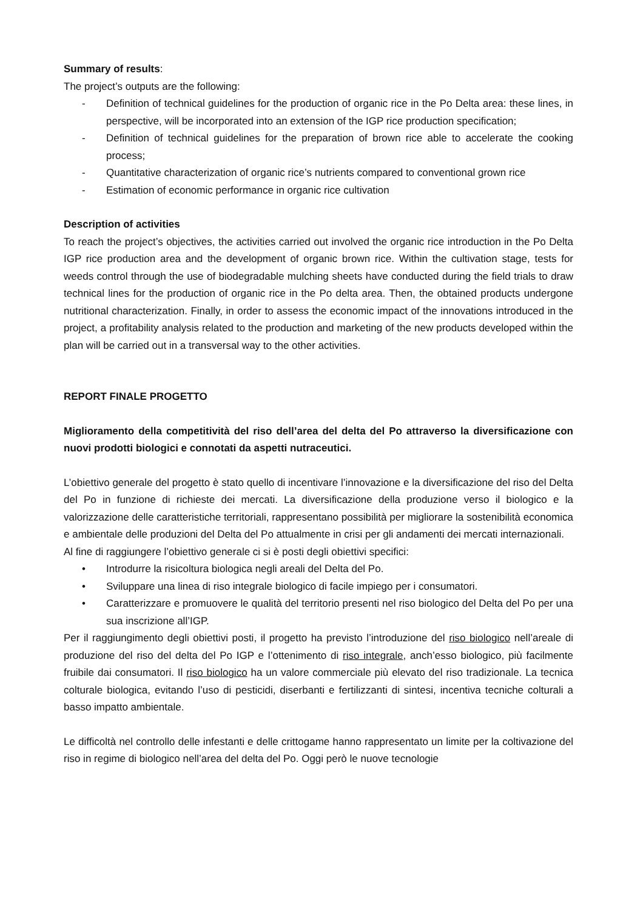Summary of results:
The project’s outputs are the following:
- Definition of technical guidelines for the production of organic rice in the Po Delta area: these lines, in perspective, will be incorporated into an extension of the IGP rice production specification;
- Definition of technical guidelines for the preparation of brown rice able to accelerate the cooking process;
- Quantitative characterization of organic rice’s nutrients compared to conventional grown rice
- Estimation of economic performance in organic rice cultivation
Description of activities
To reach the project’s objectives, the activities carried out involved the organic rice introduction in the Po Delta IGP rice production area and the development of organic brown rice. Within the cultivation stage, tests for weeds control through the use of biodegradable mulching sheets have conducted during the field trials to draw technical lines for the production of organic rice in the Po delta area. Then, the obtained products undergone nutritional characterization. Finally, in order to assess the economic impact of the innovations introduced in the project, a profitability analysis related to the production and marketing of the new products developed within the plan will be carried out in a transversal way to the other activities.
REPORT FINALE PROGETTO
Miglioramento della competitività del riso dell’area del delta del Po attraverso la diversificazione con nuovi prodotti biologici e connotati da aspetti nutraceutici.
L’obiettivo generale del progetto è stato quello di incentivare l’innovazione e la diversificazione del riso del Delta del Po in funzione di richieste dei mercati. La diversificazione della produzione verso il biologico e la valorizzazione delle caratteristiche territoriali, rappresentano possibilità per migliorare la sostenibilità economica e ambientale delle produzioni del Delta del Po attualmente in crisi per gli andamenti dei mercati internazionali.
Al fine di raggiungere l’obiettivo generale ci si è posti degli obiettivi specifici:
• Introdurre la risicoltura biologica negli areali del Delta del Po.
• Sviluppare una linea di riso integrale biologico di facile impiego per i consumatori.
• Caratterizzare e promuovere le qualità del territorio presenti nel riso biologico del Delta del Po per una sua inscrizione all’IGP.
Per il raggiungimento degli obiettivi posti, il progetto ha previsto l’introduzione del riso biologico nell’areale di produzione del riso del delta del Po IGP e l’ottenimento di riso integrale, anch’esso biologico, più facilmente fruibile dai consumatori. Il riso biologico ha un valore commerciale più elevato del riso tradizionale. La tecnica colturale biologica, evitando l’uso di pesticidi, diserbanti e fertilizzanti di sintesi, incentiva tecniche colturali a basso impatto ambientale.
Le difficoltà nel controllo delle infestanti e delle crittogame hanno rappresentato un limite per la coltivazione del riso in regime di biologico nell’area del delta del Po. Oggi però le nuove tecnologie